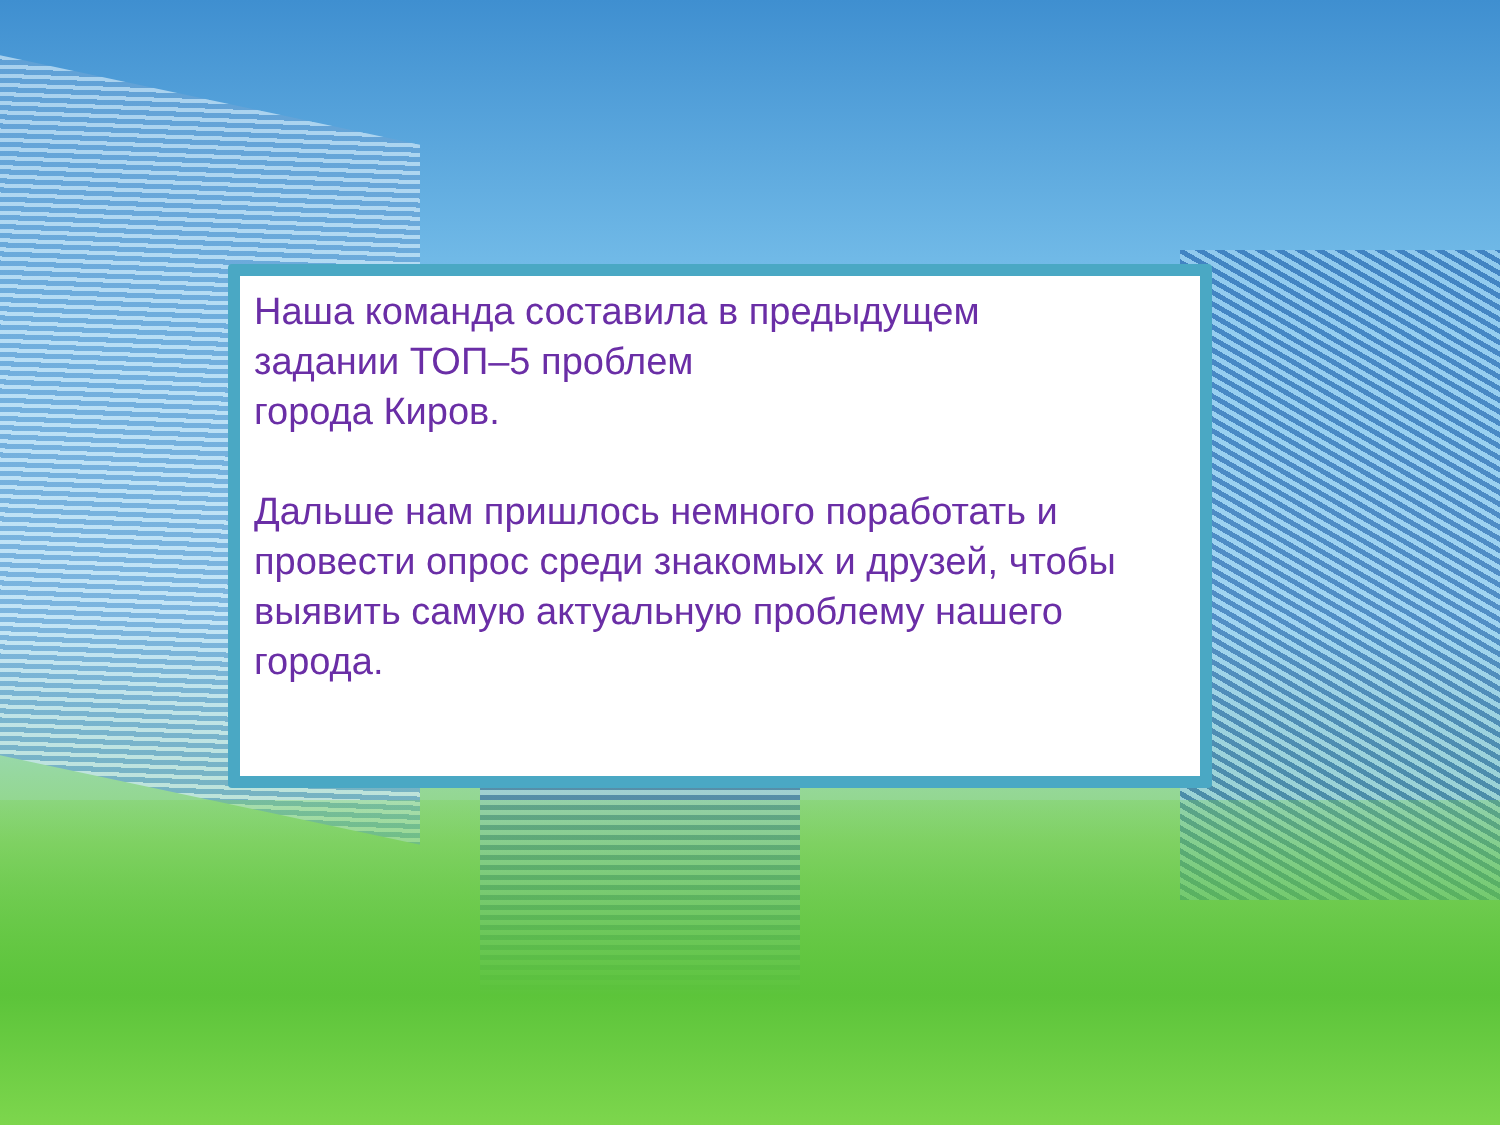Наша команда составила в предыдущем
задании ТОП–5 проблем
города Киров.
Дальше нам пришлось немного поработать и провести опрос среди знакомых и друзей, чтобы выявить самую актуальную проблему нашего города.